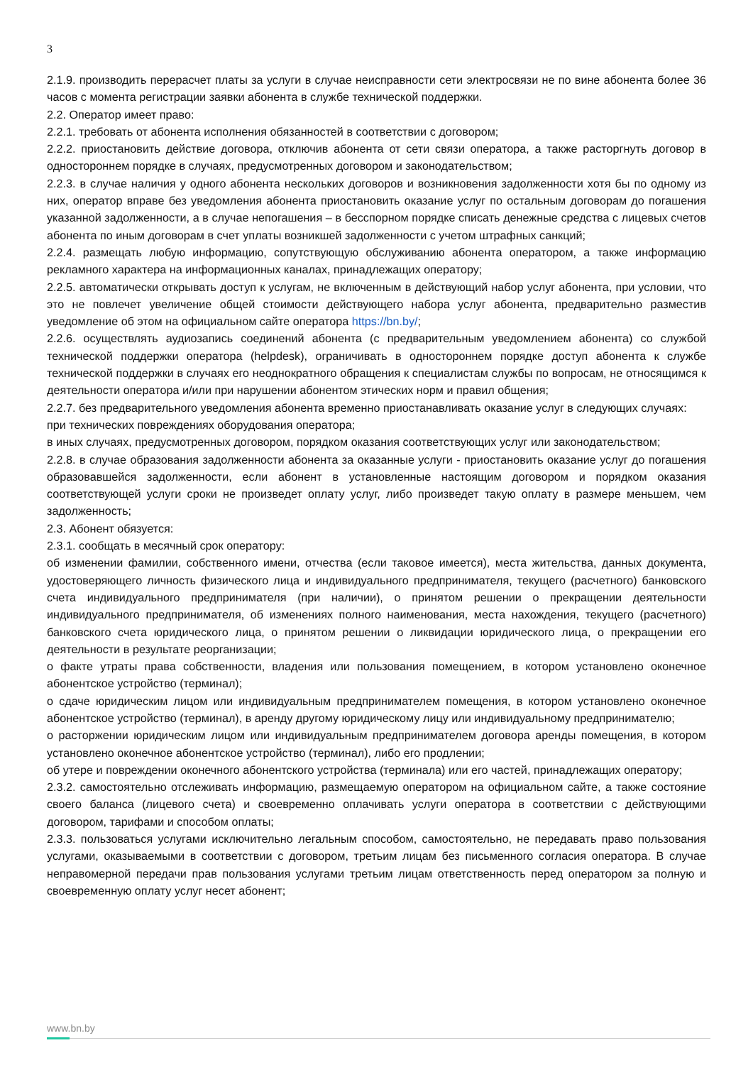3
2.1.9. производить перерасчет платы за услуги в случае неисправности сети электросвязи не по вине абонента более 36 часов с момента регистрации заявки абонента в службе технической поддержки.
2.2. Оператор имеет право:
2.2.1. требовать от абонента исполнения обязанностей в соответствии с договором;
2.2.2. приостановить действие договора, отключив абонента от сети связи оператора, а также расторгнуть договор в одностороннем порядке в случаях, предусмотренных договором и законодательством;
2.2.3. в случае наличия у одного абонента нескольких договоров и возникновения задолженности хотя бы по одному из них, оператор вправе без уведомления абонента приостановить оказание услуг по остальным договорам до погашения указанной задолженности, а в случае непогашения – в бесспорном порядке списать денежные средства с лицевых счетов абонента по иным договорам в счет уплаты возникшей задолженности с учетом штрафных санкций;
2.2.4. размещать любую информацию, сопутствующую обслуживанию абонента оператором, а также информацию рекламного характера на информационных каналах, принадлежащих оператору;
2.2.5. автоматически открывать доступ к услугам, не включенным в действующий набор услуг абонента, при условии, что это не повлечет увеличение общей стоимости действующего набора услуг абонента, предварительно разместив уведомление об этом на официальном сайте оператора https://bn.by/;
2.2.6. осуществлять аудиозапись соединений абонента (с предварительным уведомлением абонента) со службой технической поддержки оператора (helpdesk), ограничивать в одностороннем порядке доступ абонента к службе технической поддержки в случаях его неоднократного обращения к специалистам службы по вопросам, не относящимся к деятельности оператора и/или при нарушении абонентом этических норм и правил общения;
2.2.7. без предварительного уведомления абонента временно приостанавливать оказание услуг в следующих случаях:
при технических повреждениях оборудования оператора;
в иных случаях, предусмотренных договором, порядком оказания соответствующих услуг или законодательством;
2.2.8. в случае образования задолженности абонента за оказанные услуги - приостановить оказание услуг до погашения образовавшейся задолженности, если абонент в установленные настоящим договором и порядком оказания соответствующей услуги сроки не произведет оплату услуг, либо произведет такую оплату в размере меньшем, чем задолженность;
2.3. Абонент обязуется:
2.3.1. сообщать в месячный срок оператору:
об изменении фамилии, собственного имени, отчества (если таковое имеется), места жительства, данных документа, удостоверяющего личность физического лица и индивидуального предпринимателя, текущего (расчетного) банковского счета индивидуального предпринимателя (при наличии), о принятом решении о прекращении деятельности индивидуального предпринимателя, об изменениях полного наименования, места нахождения, текущего (расчетного) банковского счета юридического лица, о принятом решении о ликвидации юридического лица, о прекращении его деятельности в результате реорганизации;
о факте утраты права собственности, владения или пользования помещением, в котором установлено оконечное абонентское устройство (терминал);
о сдаче юридическим лицом или индивидуальным предпринимателем помещения, в котором установлено оконечное абонентское устройство (терминал), в аренду другому юридическому лицу или индивидуальному предпринимателю;
о расторжении юридическим лицом или индивидуальным предпринимателем договора аренды помещения, в котором установлено оконечное абонентское устройство (терминал), либо его продлении;
об утере и повреждении оконечного абонентского устройства (терминала) или его частей, принадлежащих оператору;
2.3.2. самостоятельно отслеживать информацию, размещаемую оператором на официальном сайте, а также состояние своего баланса (лицевого счета) и своевременно оплачивать услуги оператора в соответствии с действующими договором, тарифами и способом оплаты;
2.3.3. пользоваться услугами исключительно легальным способом, самостоятельно, не передавать право пользования услугами, оказываемыми в соответствии с договором, третьим лицам без письменного согласия оператора. В случае неправомерной передачи прав пользования услугами третьим лицам ответственность перед оператором за полную и своевременную оплату услуг несет абонент;
www.bn.by